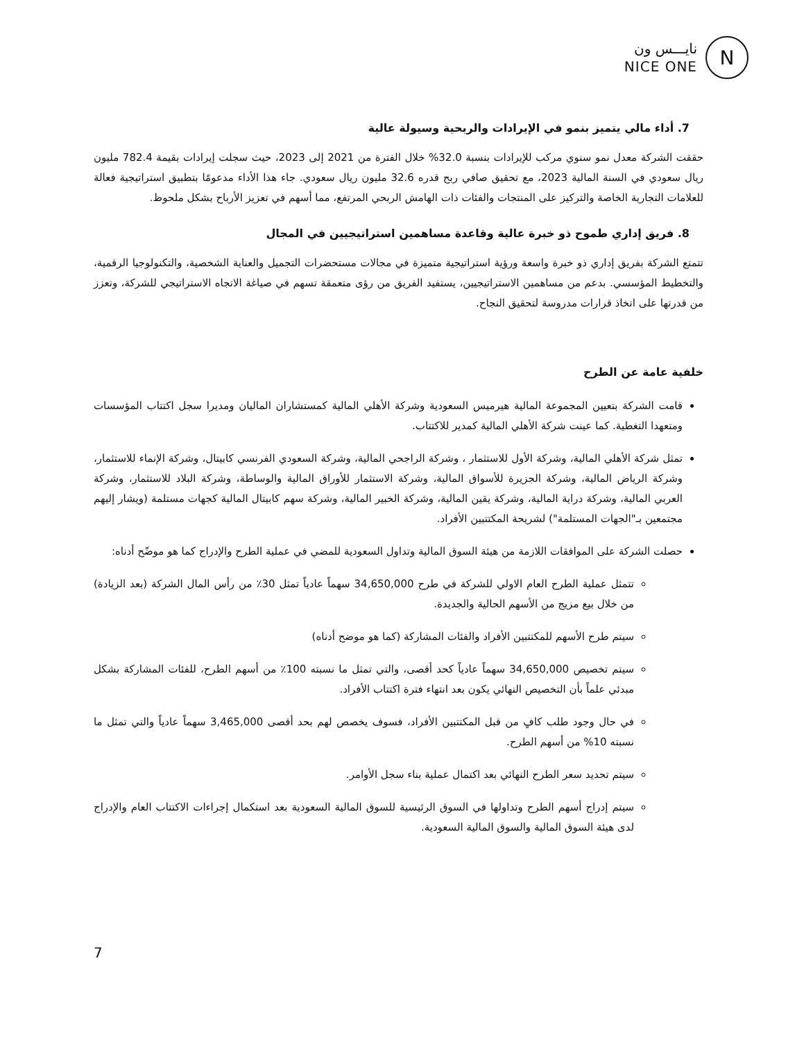نايـــس ون
NICE ONE
N
7. أداء مالي يتميز بنمو في الإيرادات والربحية وسيولة عالية
حققت الشركة معدل نمو سنوي مركب للإيرادات بنسبة 32.0% خلال الفترة من 2021 إلى 2023، حيث سجلت إيرادات بقيمة 782.4 مليون ريال سعودي في السنة المالية 2023، مع تحقيق صافي ربح قدره 32.6 مليون ريال سعودي. جاء هذا الأداء مدعومًا بتطبيق استراتيجية فعالة للعلامات التجارية الخاصة والتركيز على المنتجات والفئات ذات الهامش الربحي المرتفع، مما أسهم في تعزيز الأرباح بشكل ملحوظ.
8. فريق إداري طموح ذو خبرة عالية وقاعدة مساهمين استراتيجيين في المجال
تتمتع الشركة بفريق إداري ذو خبرة واسعة ورؤية استراتيجية متميزة في مجالات مستحضرات التجميل والعناية الشخصية، والتكنولوجيا الرقمية، والتخطيط المؤسسي. بدعم من مساهمين الاستراتيجيين، يستفيد الفريق من رؤى متعمقة تسهم في صياغة الاتجاه الاستراتيجي للشركة، وتعزز من قدرتها على اتخاذ قرارات مدروسة لتحقيق النجاح.
خلفية عامة عن الطرح
قامت الشركة بتعيين المجموعة المالية هيرميس السعودية وشركة الأهلي المالية كمستشاران الماليان ومديرا سجل اكتتاب المؤسسات ومتعهدا التغطية. كما عينت شركة الأهلي المالية كمدير للاكتتاب.
تمثل شركة الأهلي المالية، وشركة الأول للاستثمار ، وشركة الراجحي المالية، وشركة السعودي الفرنسي كابيتال، وشركة الإنماء للاستثمار، وشركة الرياض المالية، وشركة الجزيرة للأسواق المالية، وشركة الاستثمار للأوراق المالية والوساطة، وشركة البلاد للاستثمار، وشركة العربي المالية، وشركة دراية المالية، وشركة يقين المالية، وشركة الخبير المالية، وشركة سهم كابيتال المالية كجهات مستلمة (ويشار إليهم مجتمعين بـ"الجهات المستلمة") لشريحة المكتتبين الأفراد.
حصلت الشركة على الموافقات اللازمة من هيئة السوق المالية وتداول السعودية للمضي في عملية الطرح والإدراج كما هو موضّح أدناه:
تتمثل عملية الطرح العام الاولي للشركة في طرح 34,650,000 سهماً عادياً تمثل 30٪ من رأس المال الشركة (بعد الزيادة) من خلال بيع مزيج من الأسهم الحالية والجديدة.
سيتم طرح الأسهم للمكتتبين الأفراد والفئات المشاركة (كما هو موضح أدناه)
سيتم تخصيص 34,650,000 سهماً عادياً كحد أقصى، والتي تمثل ما نسبته 100٪ من أسهم الطرح، للفئات المشاركة بشكل مبدئي علماً بأن التخصيص النهائي يكون بعد انتهاء فترة اكتتاب الأفراد.
في حال وجود طلب كافٍ من قبل المكتتبين الأفراد، فسوف يخصص لهم بحد أقصى 3,465,000 سهماً عادياً والتي تمثل ما نسبته 10% من أسهم الطرح.
سيتم تحديد سعر الطرح النهائي بعد اكتمال عملية بناء سجل الأوامر.
سيتم إدراج أسهم الطرح وتداولها في السوق الرئيسية للسوق المالية السعودية بعد استكمال إجراءات الاكتتاب العام والإدراج لدى هيئة السوق المالية والسوق المالية السعودية.
7